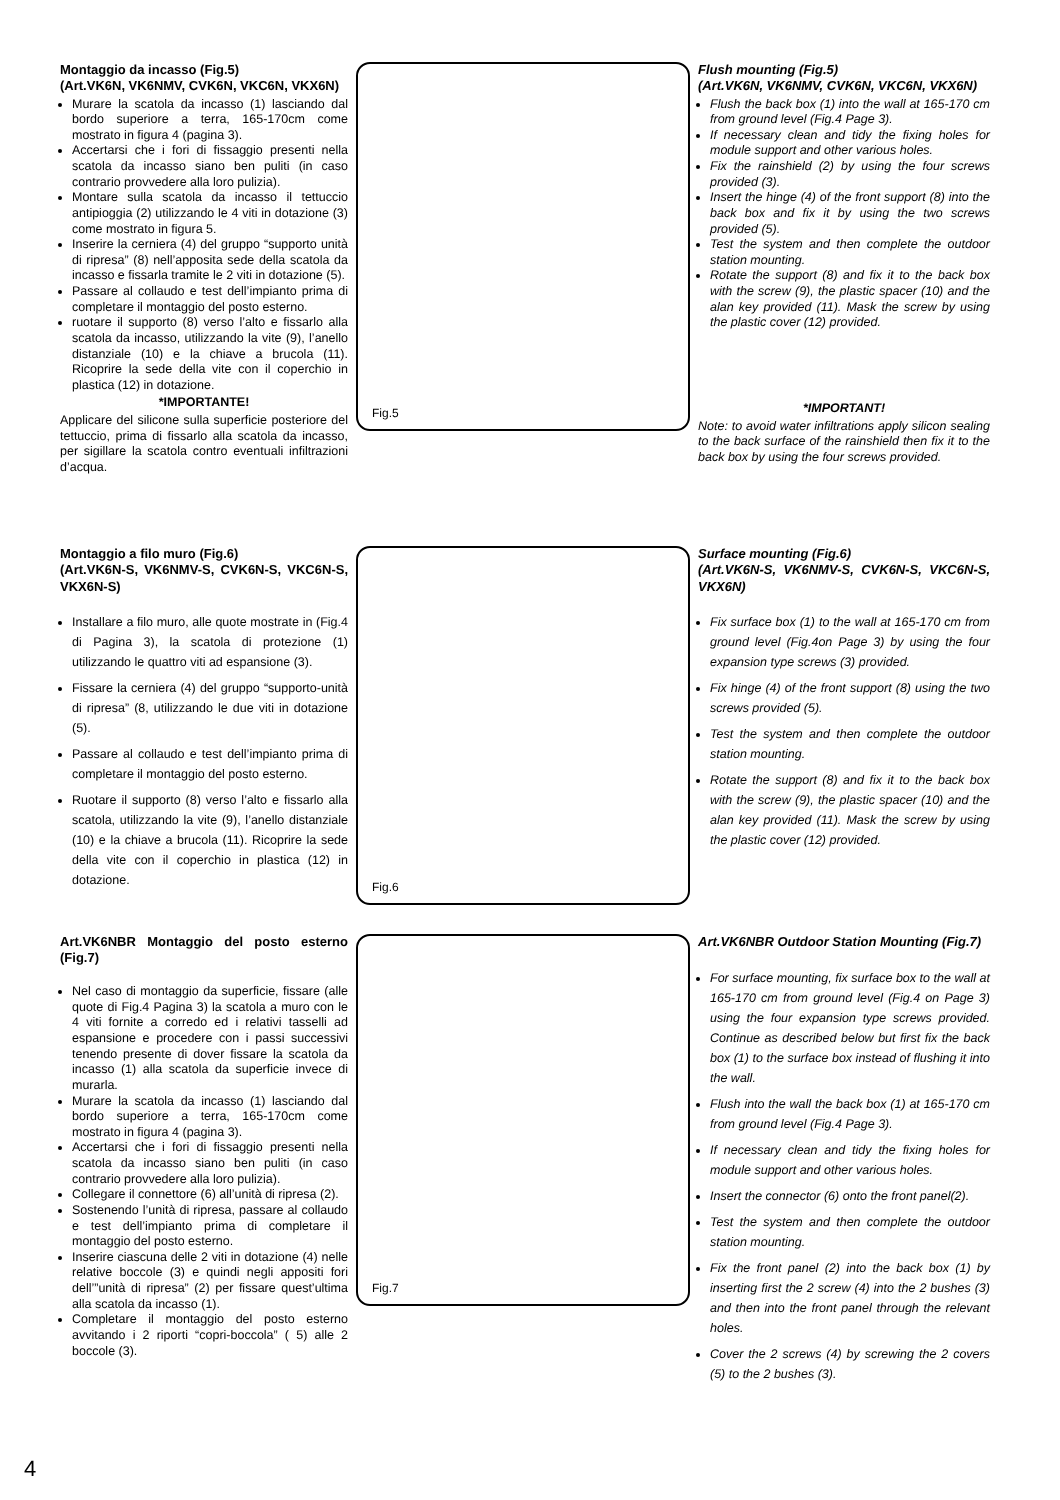Montaggio da incasso (Fig.5)
(Art.VK6N, VK6NMV, CVK6N, VKC6N, VKX6N)
Murare la scatola da incasso (1) lasciando dal bordo superiore a terra, 165-170cm come mostrato in figura 4 (pagina 3).
Accertarsi che i fori di fissaggio presenti nella scatola da incasso siano ben puliti (in caso contrario provvedere alla loro pulizia).
Montare sulla scatola da incasso il tettuccio antipioggia (2) utilizzando le 4 viti in dotazione (3) come mostrato in figura 5.
Inserire la cerniera (4) del gruppo “supporto unità di ripresa” (8) nell’apposita sede della scatola da incasso e fissarla tramite le 2 viti in dotazione (5).
Passare al collaudo e test dell’impianto prima di completare il montaggio del posto esterno.
ruotare il supporto (8) verso l’alto e fissarlo alla scatola da incasso, utilizzando la vite (9), l’anello distanziale (10) e la chiave a brucola (11). Ricoprire la sede della vite con il coperchio in plastica (12) in dotazione.
*IMPORTANTE!
Applicare del silicone sulla superficie posteriore del tettuccio, prima di fissarlo alla scatola da incasso, per sigillare la scatola contro eventuali infiltrazioni d’acqua.
Fig.5
Flush mounting (Fig.5)
(Art.VK6N, VK6NMV, CVK6N, VKC6N, VKX6N)
Flush the back box (1) into the wall at 165-170 cm from ground level (Fig.4 Page 3).
If necessary clean and tidy the fixing holes for module support and other various holes.
Fix the rainshield (2) by using the four screws provided (3).
Insert the hinge (4) of the front support (8) into the back box and fix it by using the two screws provided (5).
Test the system and then complete the outdoor station mounting.
Rotate the support (8) and fix it to the back box with the screw (9), the plastic spacer (10) and the alan key provided (11). Mask the screw by using the plastic cover (12) provided.
*IMPORTANT!
Note: to avoid water infiltrations apply silicon sealing to the back surface of the rainshield then fix it to the back box by using the four screws provided.
Montaggio a filo muro (Fig.6)
(Art.VK6N-S, VK6NMV-S, CVK6N-S, VKC6N-S, VKX6N-S)
Installare a filo muro, alle quote mostrate in (Fig.4 di Pagina 3), la scatola di protezione (1) utilizzando le quattro viti ad espansione (3).
Fissare la cerniera (4) del gruppo “supporto-unità di ripresa” (8, utilizzando le due viti in dotazione (5).
Passare al collaudo e test dell’impianto prima di completare il montaggio del posto esterno.
Ruotare il supporto (8) verso l’alto e fissarlo alla scatola, utilizzando la vite (9), l’anello distanziale (10) e la chiave a brucola (11). Ricoprire la sede della vite con il coperchio in plastica (12) in dotazione.
Fig.6
Surface mounting (Fig.6)
(Art.VK6N-S, VK6NMV-S, CVK6N-S, VKC6N-S, VKX6N)
Fix surface box (1) to the wall at 165-170 cm from ground level (Fig.4on Page 3) by using the four expansion type screws (3) provided.
Fix hinge (4) of the front support (8) using the two screws provided (5).
Test the system and then complete the outdoor station mounting.
Rotate the support (8) and fix it to the back box with the screw (9), the plastic spacer (10) and the alan key provided (11). Mask the screw by using the plastic cover (12) provided.
Art.VK6NBR Montaggio del posto esterno (Fig.7)
Nel caso di montaggio da superficie, fissare (alle quote di Fig.4 Pagina 3) la scatola a muro con le 4 viti fornite a corredo ed i relativi tasselli ad espansione e procedere con i passi successivi tenendo presente di dover fissare la scatola da incasso (1) alla scatola da superficie invece di murarla.
Murare la scatola da incasso (1) lasciando dal bordo superiore a terra, 165-170cm come mostrato in figura 4 (pagina 3).
Accertarsi che i fori di fissaggio presenti nella scatola da incasso siano ben puliti (in caso contrario provvedere alla loro pulizia).
Collegare il connettore (6) all’unità di ripresa (2).
Sostenendo l’unità di ripresa, passare al collaudo e test dell’impianto prima di completare il montaggio del posto esterno.
Inserire ciascuna delle 2 viti in dotazione (4) nelle relative boccole (3) e quindi negli appositi fori dell’”unità di ripresa” (2) per fissare quest’ultima alla scatola da incasso (1).
Completare il montaggio del posto esterno avvitando i 2 riporti “copri-boccola” ( 5) alle 2 boccole (3).
Fig.7
Art.VK6NBR Outdoor Station Mounting (Fig.7)
For surface mounting, fix surface box to the wall at 165-170 cm from ground level (Fig.4 on Page 3) using the four expansion type screws provided. Continue as described below but first fix the back box (1) to the surface box instead of flushing it into the wall.
Flush into the wall the back box (1) at 165-170 cm from ground level (Fig.4 Page 3).
If necessary clean and tidy the fixing holes for module support and other various holes.
Insert the connector (6) onto the front panel(2).
Test the system and then complete the outdoor station mounting.
Fix the front panel (2) into the back box (1) by inserting first the 2 screw (4) into the 2 bushes (3) and then into the front panel through the relevant holes.
Cover the 2 screws (4) by screwing the 2 covers (5) to the 2 bushes (3).
4